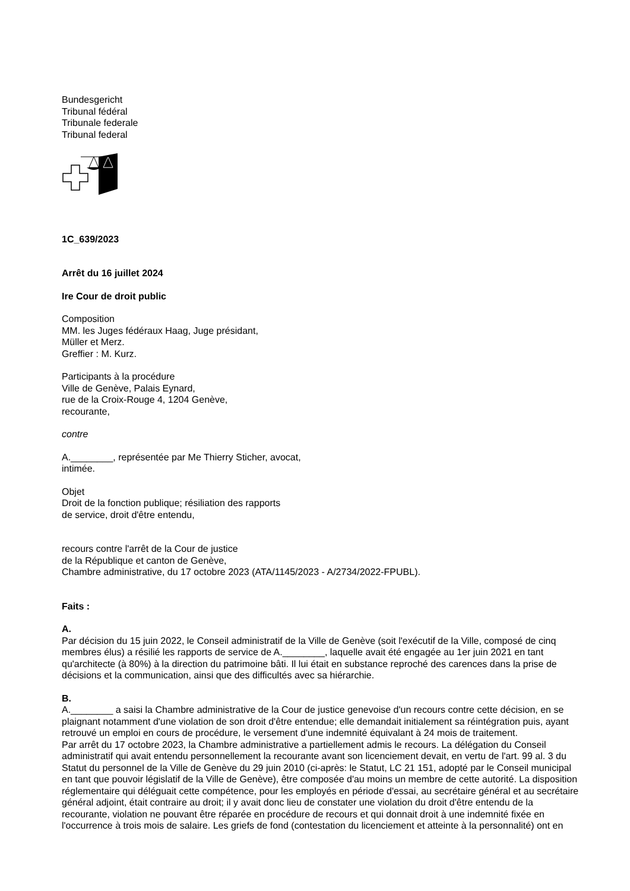Bundesgericht
Tribunal fédéral
Tribunale federale
Tribunal federal
1C_639/2023
Arrêt du 16 juillet 2024
Ire Cour de droit public
Composition
MM. les Juges fédéraux Haag, Juge présidant,
Müller et Merz.
Greffier : M. Kurz.
Participants à la procédure
Ville de Genève, Palais Eynard,
rue de la Croix-Rouge 4, 1204 Genève,
recourante,
contre
A.________, représentée par Me Thierry Sticher, avocat,
intimée.
Objet
Droit de la fonction publique; résiliation des rapports
de service, droit d'être entendu,
recours contre l'arrêt de la Cour de justice
de la République et canton de Genève,
Chambre administrative, du 17 octobre 2023 (ATA/1145/2023 - A/2734/2022-FPUBL).
Faits :
A.
Par décision du 15 juin 2022, le Conseil administratif de la Ville de Genève (soit l'exécutif de la Ville, composé de cinq membres élus) a résilié les rapports de service de A.________, laquelle avait été engagée au 1er juin 2021 en tant qu'architecte (à 80%) à la direction du patrimoine bâti. Il lui était en substance reproché des carences dans la prise de décisions et la communication, ainsi que des difficultés avec sa hiérarchie.
B.
A.________ a saisi la Chambre administrative de la Cour de justice genevoise d'un recours contre cette décision, en se plaignant notamment d'une violation de son droit d'être entendue; elle demandait initialement sa réintégration puis, ayant retrouvé un emploi en cours de procédure, le versement d'une indemnité équivalant à 24 mois de traitement.
Par arrêt du 17 octobre 2023, la Chambre administrative a partiellement admis le recours. La délégation du Conseil administratif qui avait entendu personnellement la recourante avant son licenciement devait, en vertu de l'art. 99 al. 3 du Statut du personnel de la Ville de Genève du 29 juin 2010 (ci-après: le Statut, LC 21 151, adopté par le Conseil municipal en tant que pouvoir législatif de la Ville de Genève), être composée d'au moins un membre de cette autorité. La disposition réglementaire qui déléguait cette compétence, pour les employés en période d'essai, au secrétaire général et au secrétaire général adjoint, était contraire au droit; il y avait donc lieu de constater une violation du droit d'être entendu de la recourante, violation ne pouvant être réparée en procédure de recours et qui donnait droit à une indemnité fixée en l'occurrence à trois mois de salaire. Les griefs de fond (contestation du licenciement et atteinte à la personnalité) ont en